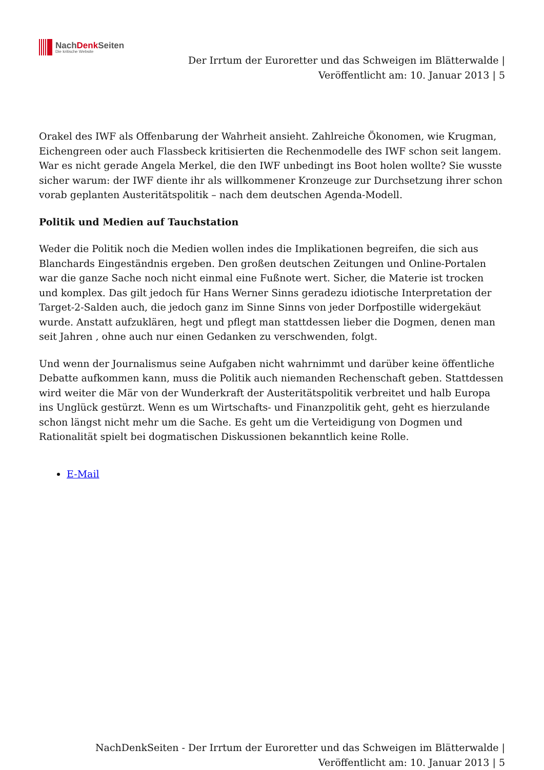NachDenk Seiten
Die kritische Website
Der Irrtum der Euroretter und das Schweigen im Blätterwalde |
Veröffentlicht am: 10. Januar 2013 | 5
Orakel des IWF als Offenbarung der Wahrheit ansieht. Zahlreiche Ökonomen, wie Krugman, Eichengreen oder auch Flassbeck kritisierten die Rechenmodelle des IWF schon seit langem. War es nicht gerade Angela Merkel, die den IWF unbedingt ins Boot holen wollte? Sie wusste sicher warum: der IWF diente ihr als willkommener Kronzeuge zur Durchsetzung ihrer schon vorab geplanten Austeritätspolitik – nach dem deutschen Agenda-Modell.
Politik und Medien auf Tauchstation
Weder die Politik noch die Medien wollen indes die Implikationen begreifen, die sich aus Blanchards Eingeständnis ergeben. Den großen deutschen Zeitungen und Online-Portalen war die ganze Sache noch nicht einmal eine Fußnote wert. Sicher, die Materie ist trocken und komplex. Das gilt jedoch für Hans Werner Sinns geradezu idiotische Interpretation der Target-2-Salden auch, die jedoch ganz im Sinne Sinns von jeder Dorfpostille widergekäut wurde. Anstatt aufzuklären, hegt und pflegt man stattdessen lieber die Dogmen, denen man seit Jahren , ohne auch nur einen Gedanken zu verschwenden, folgt.
Und wenn der Journalismus seine Aufgaben nicht wahrnimmt und darüber keine öffentliche Debatte aufkommen kann, muss die Politik auch niemanden Rechenschaft geben. Stattdessen wird weiter die Mär von der Wunderkraft der Austeritätspolitik verbreitet und halb Europa ins Unglück gestürzt. Wenn es um Wirtschafts- und Finanzpolitik geht, geht es hierzulande schon längst nicht mehr um die Sache. Es geht um die Verteidigung von Dogmen und Rationalität spielt bei dogmatischen Diskussionen bekanntlich keine Rolle.
E-Mail
NachDenkSeiten - Der Irrtum der Euroretter und das Schweigen im Blätterwalde |
Veröffentlicht am: 10. Januar 2013 | 5